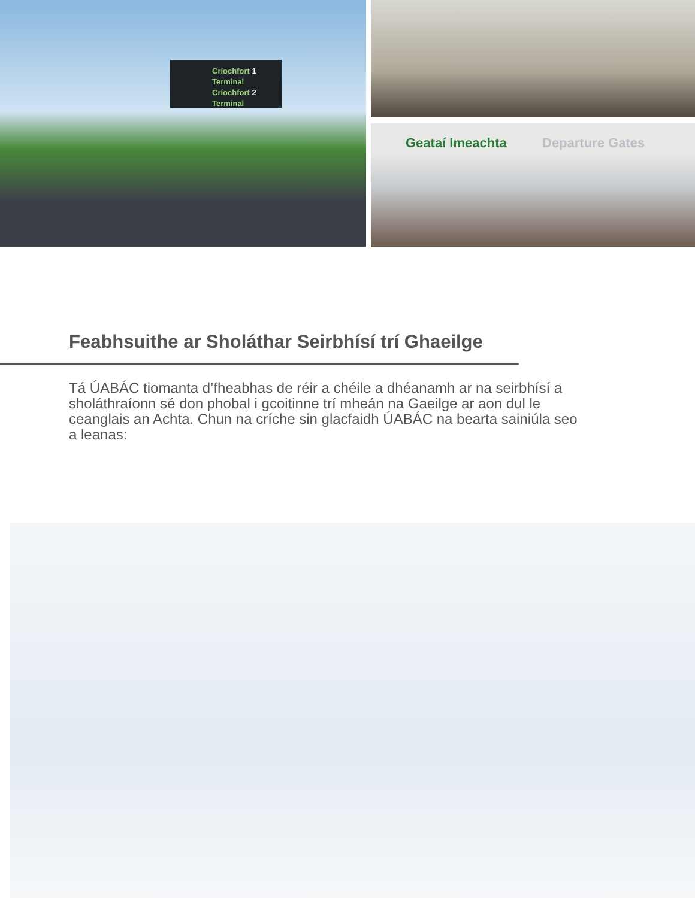Críochfort 1
Terminal
Críochfort 2
Terminal
Geataí Imeachta Departure Gates
Feabhsuithe ar Sholáthar Seirbhísí trí Ghaeilge
Tá ÚABÁC tiomanta d’fheabhas de réir a chéile a dhéanamh ar na seirbhísí a sholáthraíonn sé don phobal i gcoitinne trí mheán na Gaeilge ar aon dul le ceanglais an Achta. Chun na críche sin glacfaidh ÚABÁC na bearta sainiúla seo a leanas: